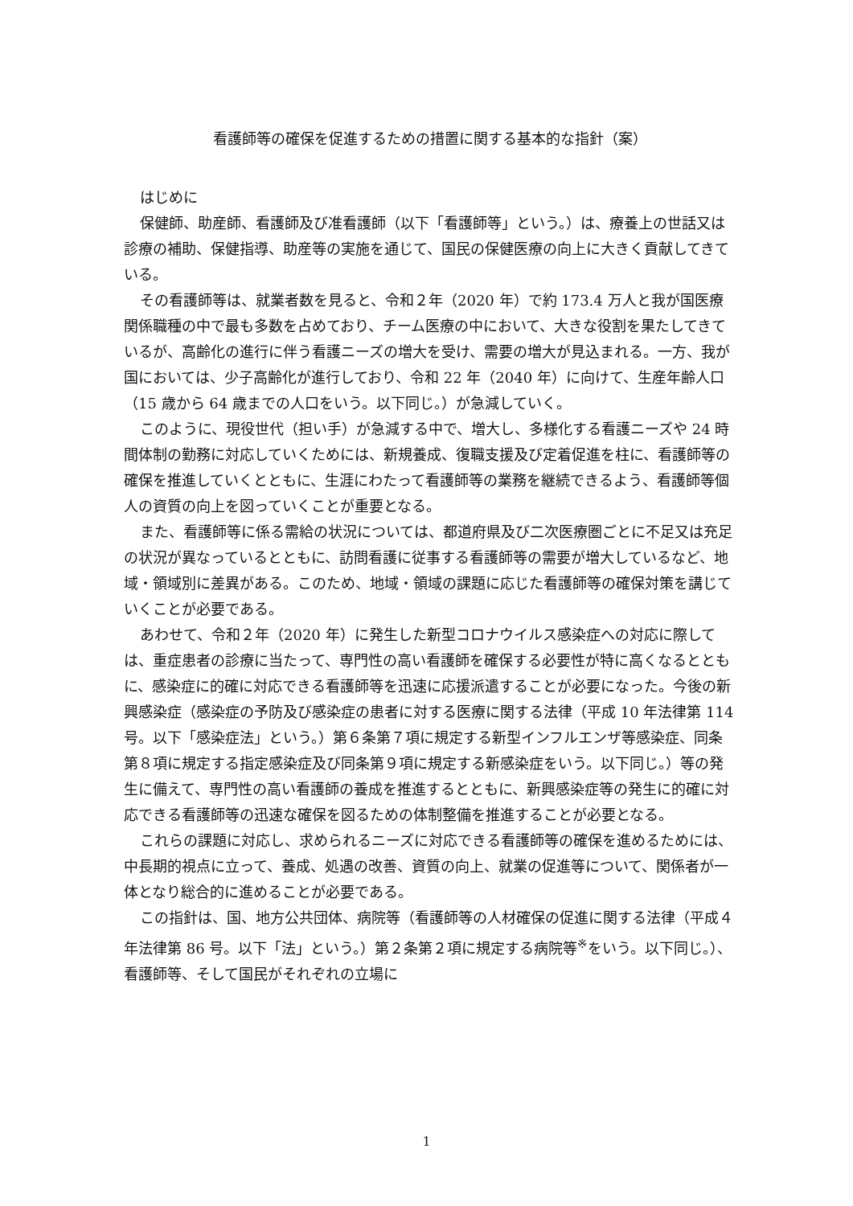看護師等の確保を促進するための措置に関する基本的な指針（案）
はじめに
保健師、助産師、看護師及び准看護師（以下「看護師等」という。）は、療養上の世話又は診療の補助、保健指導、助産等の実施を通じて、国民の保健医療の向上に大きく貢献してきている。
その看護師等は、就業者数を見ると、令和２年（2020 年）で約 173.4 万人と我が国医療関係職種の中で最も多数を占めており、チーム医療の中において、大きな役割を果たしてきているが、高齢化の進行に伴う看護ニーズの増大を受け、需要の増大が見込まれる。一方、我が国においては、少子高齢化が進行しており、令和 22 年（2040 年）に向けて、生産年齢人口（15 歳から 64 歳までの人口をいう。以下同じ。）が急減していく。
このように、現役世代（担い手）が急減する中で、増大し、多様化する看護ニーズや 24 時間体制の勤務に対応していくためには、新規養成、復職支援及び定着促進を柱に、看護師等の確保を推進していくとともに、生涯にわたって看護師等の業務を継続できるよう、看護師等個人の資質の向上を図っていくことが重要となる。
また、看護師等に係る需給の状況については、都道府県及び二次医療圏ごとに不足又は充足の状況が異なっているとともに、訪問看護に従事する看護師等の需要が増大しているなど、地域・領域別に差異がある。このため、地域・領域の課題に応じた看護師等の確保対策を講じていくことが必要である。
あわせて、令和２年（2020 年）に発生した新型コロナウイルス感染症への対応に際しては、重症患者の診療に当たって、専門性の高い看護師を確保する必要性が特に高くなるとともに、感染症に的確に対応できる看護師等を迅速に応援派遣することが必要になった。今後の新興感染症（感染症の予防及び感染症の患者に対する医療に関する法律（平成 10 年法律第 114 号。以下「感染症法」という。）第６条第７項に規定する新型インフルエンザ等感染症、同条第８項に規定する指定感染症及び同条第９項に規定する新感染症をいう。以下同じ。）等の発生に備えて、専門性の高い看護師の養成を推進するとともに、新興感染症等の発生に的確に対応できる看護師等の迅速な確保を図るための体制整備を推進することが必要となる。
これらの課題に対応し、求められるニーズに対応できる看護師等の確保を進めるためには、中長期的視点に立って、養成、処遇の改善、資質の向上、就業の促進等について、関係者が一体となり総合的に進めることが必要である。
この指針は、国、地方公共団体、病院等（看護師等の人材確保の促進に関する法律（平成４年法律第 86 号。以下「法」という。）第２条第２項に規定する病院等<sup>※</sup>をいう。以下同じ。）、看護師等、そして国民がそれぞれの立場に
1